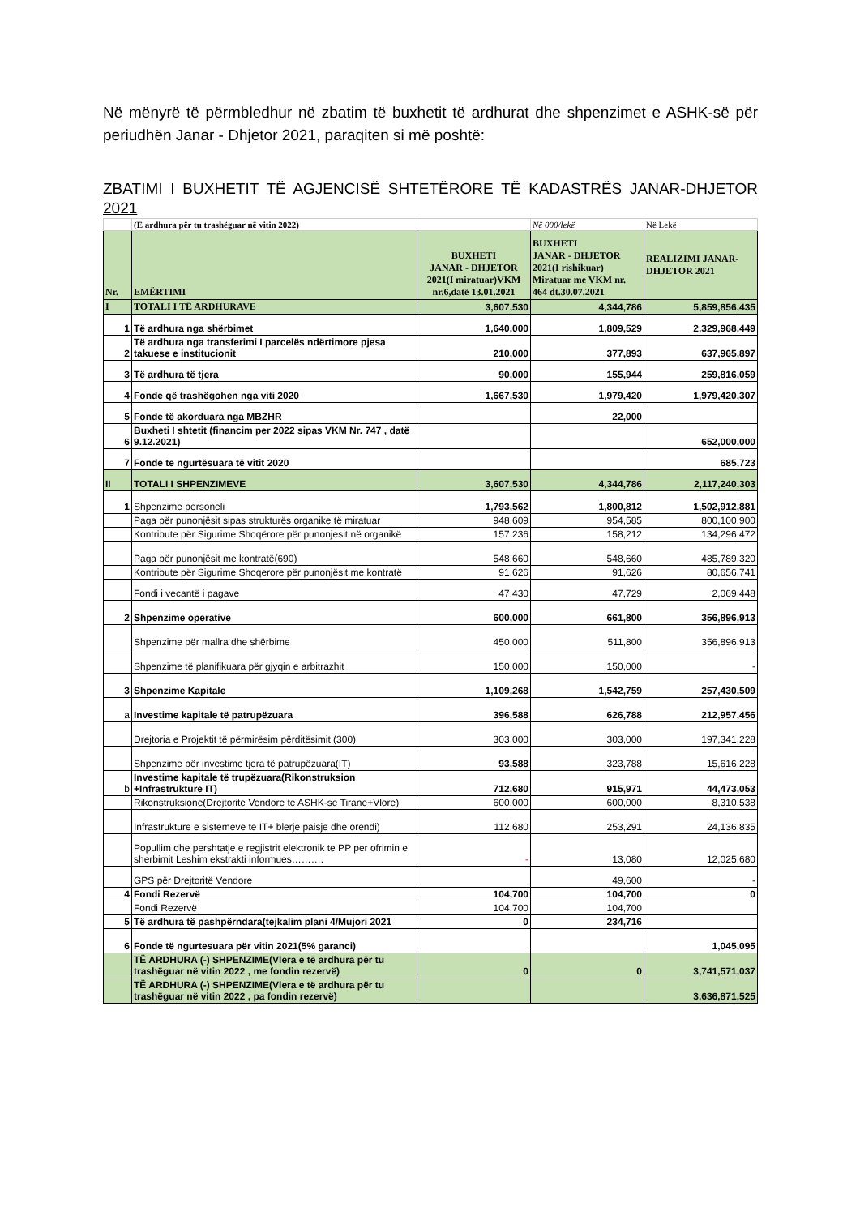Në mënyrë të përmbledhur në zbatim të buxhetit të ardhurat dhe shpenzimet e ASHK-së për periudhën Janar - Dhjetor 2021, paraqiten si më poshtë:
ZBATIMI I BUXHETIT TË AGJENCISË SHTETËRORE TË KADASTRËS JANAR-DHJETOR 2021
| | (E ardhura për tu trashëguar në vitin 2022) | | Në 000/lekë | Në Lekë |
| Nr. | EMËRTIMI | BUXHETI JANAR - DHJETOR 2021(I miratuar)VKM nr.6,datë 13.01.2021 | BUXHETI JANAR - DHJETOR 2021(I rishikuar) Miratuar me VKM nr. 464 dt.30.07.2021 | REALIZIMI JANAR-DHJETOR 2021 |
| I | TOTALI I TË ARDHURAVE | 3,607,530 | 4,344,786 | 5,859,856,435 |
| 1 | Të ardhura nga shërbimet | 1,640,000 | 1,809,529 | 2,329,968,449 |
| 2 | Të ardhura nga transferimi I parcelës ndërtimore pjesa takuese e institucionit | 210,000 | 377,893 | 637,965,897 |
| 3 | Të ardhura të tjera | 90,000 | 155,944 | 259,816,059 |
| 4 | Fonde që trashëgohen nga viti 2020 | 1,667,530 | 1,979,420 | 1,979,420,307 |
| 5 | Fonde të akorduara nga MBZHR | | 22,000 | |
| 6 | Buxheti I shtetit (financim per 2022 sipas VKM Nr. 747 , datë 9.12.2021) | | | 652,000,000 |
| 7 | Fonde te ngurtësuara të vitit 2020 | | | 685,723 |
| II | TOTALI I SHPENZIMEVE | 3,607,530 | 4,344,786 | 2,117,240,303 |
| 1 | Shpenzime personeli | 1,793,562 | 1,800,812 | 1,502,912,881 |
| | Paga për punonjësit sipas strukturës organike të miratuar | 948,609 | 954,585 | 800,100,900 |
| | Kontribute për Sigurime Shoqërore për punonjesit në organikë | 157,236 | 158,212 | 134,296,472 |
| | Paga për punonjësit me kontratë(690) | 548,660 | 548,660 | 485,789,320 |
| | Kontribute për Sigurime Shoqerore për punonjësit me kontratë | 91,626 | 91,626 | 80,656,741 |
| | Fondi i vecantë i pagave | 47,430 | 47,729 | 2,069,448 |
| 2 | Shpenzime operative | 600,000 | 661,800 | 356,896,913 |
| | Shpenzime për mallra dhe shërbime | 450,000 | 511,800 | 356,896,913 |
| | Shpenzime të planifikuara për gjyqin e arbitrazhit | 150,000 | 150,000 | - |
| 3 | Shpenzime Kapitale | 1,109,268 | 1,542,759 | 257,430,509 |
| a | Investime kapitale të patrupëzuara | 396,588 | 626,788 | 212,957,456 |
| | Drejtoria e Projektit të përmirësim përditësimit (300) | 303,000 | 303,000 | 197,341,228 |
| | Shpenzime për investime tjera të patrupëzuara(IT) | 93,588 | 323,788 | 15,616,228 |
| b | Investime kapitale të trupëzuara(Rikonstruksion +Infrastrukture IT) | 712,680 | 915,971 | 44,473,053 |
| | Rikonstruksione(Drejtorite Vendore te ASHK-se Tirane+Vlore) | 600,000 | 600,000 | 8,310,538 |
| | Infrastrukture e sistemeve te IT+ blerje paisje dhe orendi) | 112,680 | 253,291 | 24,136,835 |
| | Popullim dhe pershtatje e regjistrit elektronik te PP per ofrimin e sherbimit Leshim ekstrakti informues………. | - | 13,080 | 12,025,680 |
| | GPS për Drejtoritë Vendore | | 49,600 | - |
| 4 | Fondi Rezervë | 104,700 | 104,700 | 0 |
| | Fondi Rezervë | 104,700 | 104,700 | |
| 5 | Të ardhura të pashpërndara(tejkalim plani 4/Mujori 2021 | 0 | 234,716 | |
| 6 | Fonde të ngurtesuara për vitin 2021(5% garanci) | | | 1,045,095 |
| | TË ARDHURA (-) SHPENZIME(Vlera e të ardhura për tu trashëguar në vitin 2022 , me fondin rezervë) | 0 | 0 | 3,741,571,037 |
| | TË ARDHURA (-) SHPENZIME(Vlera e të ardhura për tu trashëguar në vitin 2022 , pa fondin rezervë) | | | 3,636,871,525 |